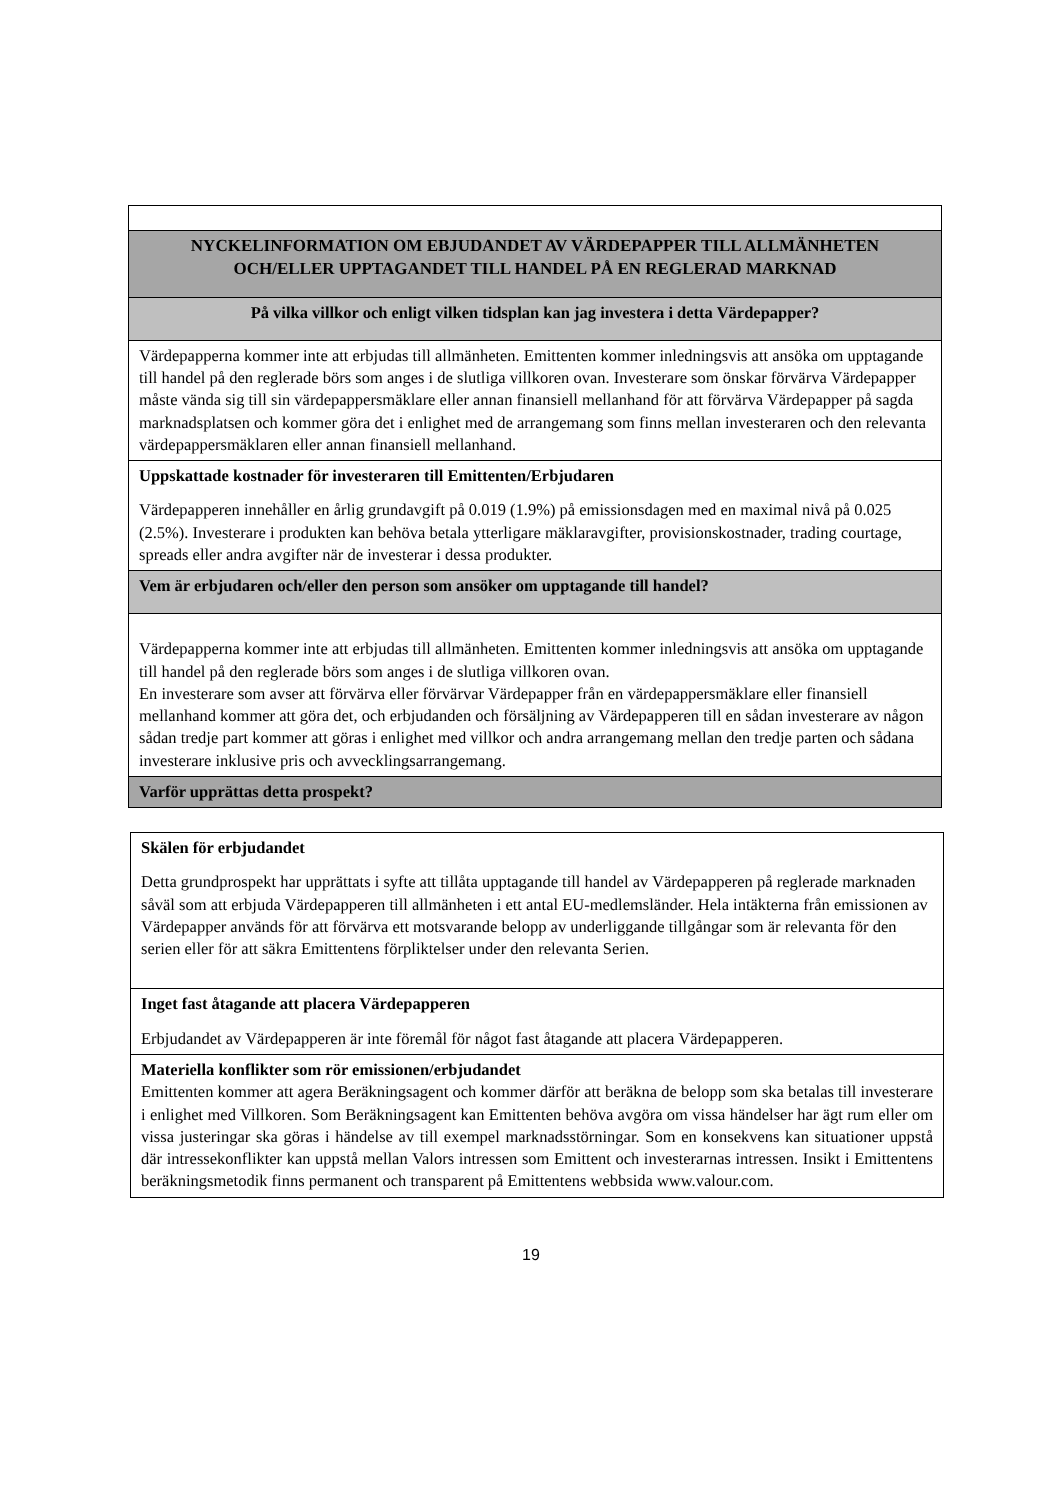| NYCKELINFORMATION OM EBJUDANDET AV VÄRDEPAPPER TILL ALLMÄNHETEN OCH/ELLER UPPTAGANDET TILL HANDEL PÅ EN REGLERAD MARKNAD |
| På vilka villkor och enligt vilken tidsplan kan jag investera i detta Värdepapper? |
| Värdepapperna kommer inte att erbjudas till allmänheten. Emittenten kommer inledningsvis att ansöka om upptagande till handel på den reglerade börs som anges i de slutliga villkoren ovan. Investerare som önskar förvärva Värdepapper måste vända sig till sin värdepappersmäklare eller annan finansiell mellanhand för att förvärva Värdepapper på sagda marknadsplatsen och kommer göra det i enlighet med de arrangemang som finns mellan investeraren och den relevanta värdepappersmäklaren eller annan finansiell mellanhand. |
| Uppskattade kostnader för investeraren till Emittenten/Erbjudaren Värdepapperen innehåller en årlig grundavgift på 0.019 (1.9%) på emissionsdagen med en maximal nivå på 0.025 (2.5%). Investerare i produkten kan behöva betala ytterligare mäklaravgifter, provisionskostnader, trading courtage, spreads eller andra avgifter när de investerar i dessa produkter. |
| Vem är erbjudaren och/eller den person som ansöker om upptagande till handel? |
| Värdepapperna kommer inte att erbjudas till allmänheten. Emittenten kommer inledningsvis att ansöka om upptagande till handel på den reglerade börs som anges i de slutliga villkoren ovan. En investerare som avser att förvärva eller förvärvar Värdepapper från en värdepappersmäklare eller finansiell mellanhand kommer att göra det, och erbjudanden och försäljning av Värdepapperen till en sådan investerare av någon sådan tredje part kommer att göras i enlighet med villkor och andra arrangemang mellan den tredje parten och sådana investerare inklusive pris och avvecklingsarrangemang. |
| Varför upprättas detta prospekt? |
| Skälen för erbjudandet Detta grundprospekt har upprättats i syfte att tillåta upptagande till handel av Värdepapperen på reglerade marknaden såväl som att erbjuda Värdepapperen till allmänheten i ett antal EU-medlemsländer. Hela intäkterna från emissionen av Värdepapper används för att förvärva ett motsvarande belopp av underliggande tillgångar som är relevanta för den serien eller för att säkra Emittentens förpliktelser under den relevanta Serien. |
| Inget fast åtagande att placera Värdepapperen Erbjudandet av Värdepapperen är inte föremål för något fast åtagande att placera Värdepapperen. |
| Materiella konflikter som rör emissionen/erbjudandet Emittenten kommer att agera Beräkningsagent och kommer därför att beräkna de belopp som ska betalas till investerare i enlighet med Villkoren. Som Beräkningsagent kan Emittenten behöva avgöra om vissa händelser har ägt rum eller om vissa justeringar ska göras i händelse av till exempel marknadsstörningar. Som en konsekvens kan situationer uppstå där intressekonflikter kan uppstå mellan Valors intressen som Emittent och investerarnas intressen. Insikt i Emittentens beräkningsmetodik finns permanent och transparent på Emittentens webbsida www.valour.com. |
19